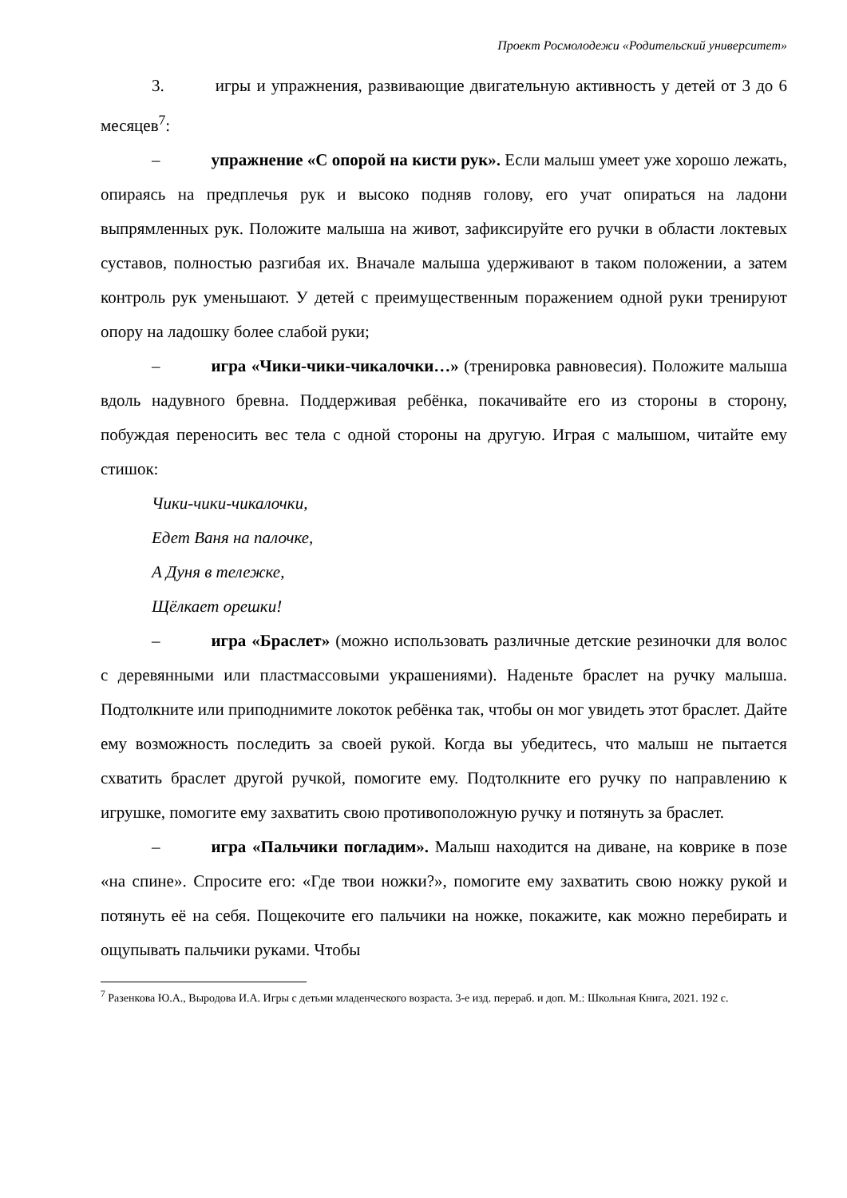Проект Росмолодежи «Родительский университет»
3. игры и упражнения, развивающие двигательную активность у детей от 3 до 6 месяцев<sup>7</sup>:
– упражнение «С опорой на кисти рук». Если малыш умеет уже хорошо лежать, опираясь на предплечья рук и высоко подняв голову, его учат опираться на ладони выпрямленных рук. Положите малыша на живот, зафиксируйте его ручки в области локтевых суставов, полностью разгибая их. Вначале малыша удерживают в таком положении, а затем контроль рук уменьшают. У детей с преимущественным поражением одной руки тренируют опору на ладошку более слабой руки;
– игра «Чики-чики-чикалочки…» (тренировка равновесия). Положите малыша вдоль надувного бревна. Поддерживая ребёнка, покачивайте его из стороны в сторону, побуждая переносить вес тела с одной стороны на другую. Играя с малышом, читайте ему стишок:
Чики-чики-чикалочки,
Едет Ваня на палочке,
А Дуня в тележке,
Щёлкает орешки!
– игра «Браслет» (можно использовать различные детские резиночки для волос с деревянными или пластмассовыми украшениями). Наденьте браслет на ручку малыша. Подтолкните или приподнимите локоток ребёнка так, чтобы он мог увидеть этот браслет. Дайте ему возможность последить за своей рукой. Когда вы убедитесь, что малыш не пытается схватить браслет другой ручкой, помогите ему. Подтолкните его ручку по направлению к игрушке, помогите ему захватить свою противоположную ручку и потянуть за браслет.
– игра «Пальчики погладим». Малыш находится на диване, на коврике в позе «на спине». Спросите его: «Где твои ножки?», помогите ему захватить свою ножку рукой и потянуть её на себя. Пощекочите его пальчики на ножке, покажите, как можно перебирать и ощупывать пальчики руками. Чтобы
<sup>7</sup> Разенкова Ю.А., Выродова И.А. Игры с детьми младенческого возраста. 3-е изд. перераб. и доп. М.: Школьная Книга, 2021. 192 с.